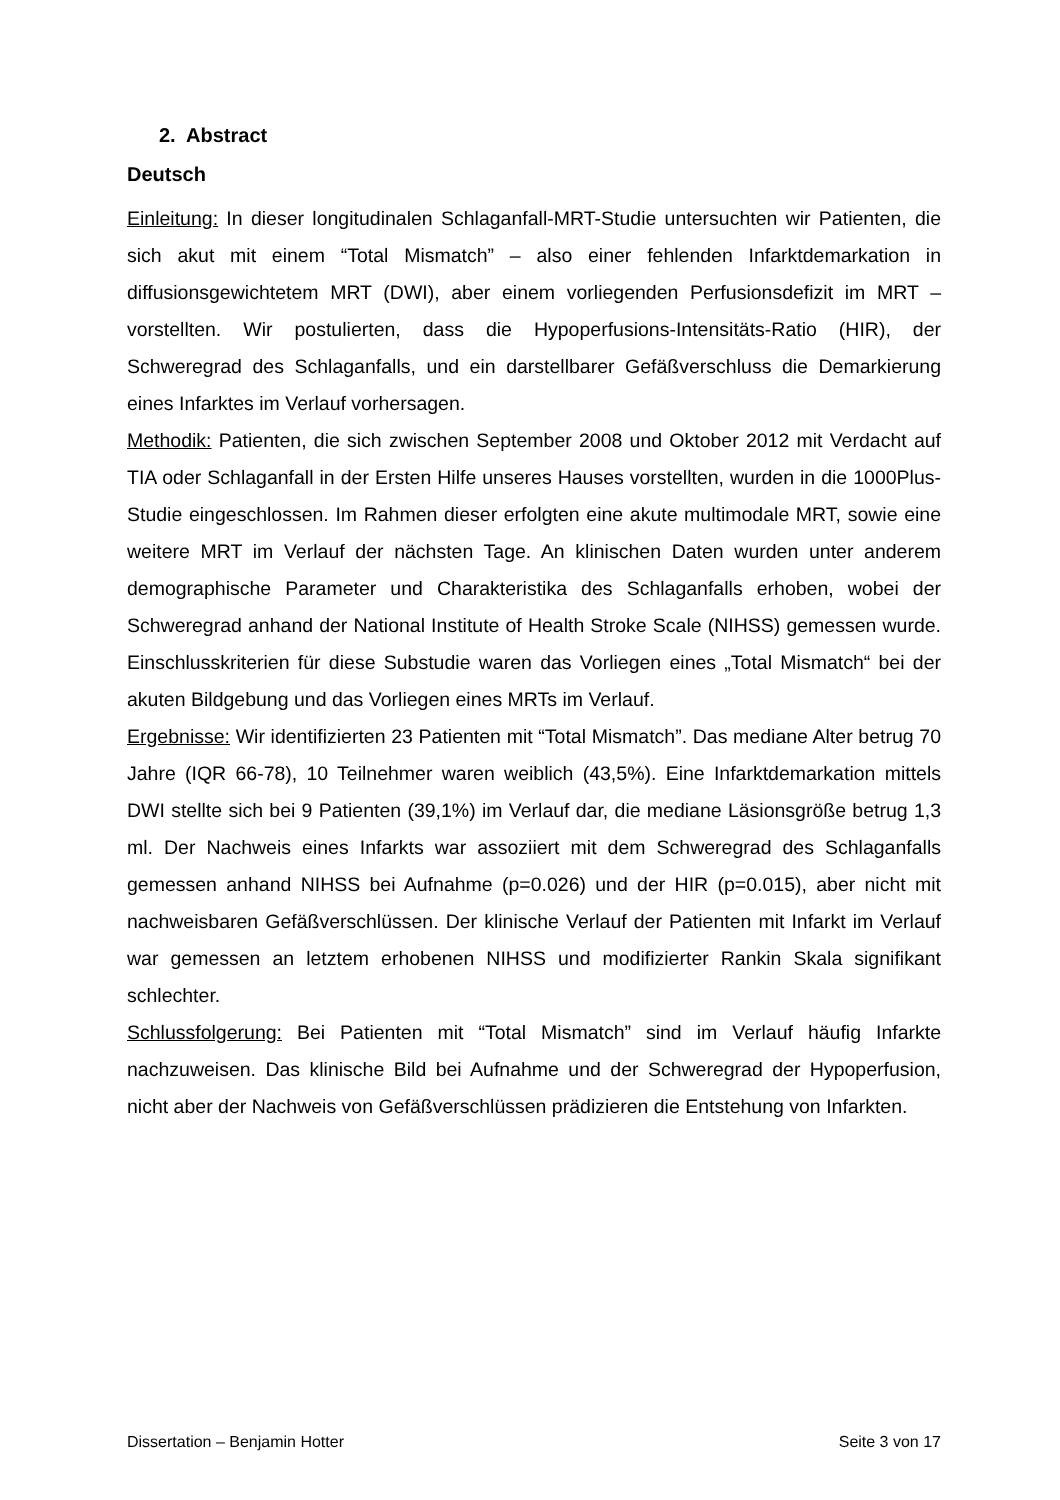2. Abstract
Deutsch
Einleitung: In dieser longitudinalen Schlaganfall-MRT-Studie untersuchten wir Patienten, die sich akut mit einem “Total Mismatch” – also einer fehlenden Infarktdemarkation in diffusionsgewichtetem MRT (DWI), aber einem vorliegenden Perfusionsdefizit im MRT – vorstellten. Wir postulierten, dass die Hypoperfusions-Intensitäts-Ratio (HIR), der Schweregrad des Schlaganfalls, und ein darstellbarer Gefäßverschluss die Demarkierung eines Infarktes im Verlauf vorhersagen.
Methodik: Patienten, die sich zwischen September 2008 und Oktober 2012 mit Verdacht auf TIA oder Schlaganfall in der Ersten Hilfe unseres Hauses vorstellten, wurden in die 1000Plus-Studie eingeschlossen. Im Rahmen dieser erfolgten eine akute multimodale MRT, sowie eine weitere MRT im Verlauf der nächsten Tage. An klinischen Daten wurden unter anderem demographische Parameter und Charakteristika des Schlaganfalls erhoben, wobei der Schweregrad anhand der National Institute of Health Stroke Scale (NIHSS) gemessen wurde. Einschlusskriterien für diese Substudie waren das Vorliegen eines „Total Mismatch“ bei der akuten Bildgebung und das Vorliegen eines MRTs im Verlauf.
Ergebnisse: Wir identifizierten 23 Patienten mit “Total Mismatch”. Das mediane Alter betrug 70 Jahre (IQR 66-78), 10 Teilnehmer waren weiblich (43,5%). Eine Infarktdemarkation mittels DWI stellte sich bei 9 Patienten (39,1%) im Verlauf dar, die mediane Läsionsgröße betrug 1,3 ml. Der Nachweis eines Infarkts war assoziiert mit dem Schweregrad des Schlaganfalls gemessen anhand NIHSS bei Aufnahme (p=0.026) und der HIR (p=0.015), aber nicht mit nachweisbaren Gefäßverschlüssen. Der klinische Verlauf der Patienten mit Infarkt im Verlauf war gemessen an letztem erhobenen NIHSS und modifizierter Rankin Skala signifikant schlechter.
Schlussfolgerung: Bei Patienten mit “Total Mismatch” sind im Verlauf häufig Infarkte nachzuweisen. Das klinische Bild bei Aufnahme und der Schweregrad der Hypoperfusion, nicht aber der Nachweis von Gefäßverschlüssen prädizieren die Entstehung von Infarkten.
Dissertation – Benjamin Hotter Seite 3 von 17